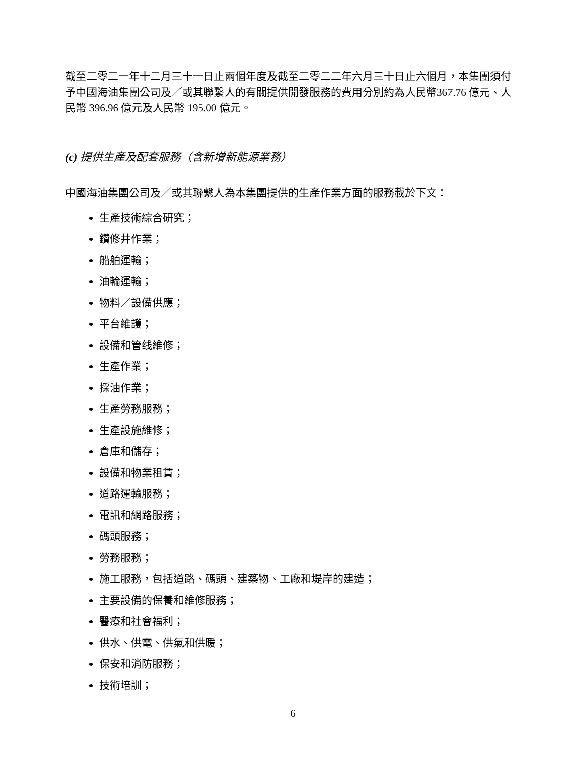截至二零二一年十二月三十一日止兩個年度及截至二零二二年六月三十日止六個月，本集團須付予中國海油集團公司及／或其聯繫人的有關提供開發服務的費用分別約為人民幣367.76 億元、人民幣 396.96 億元及人民幣 195.00 億元。
(c) 提供生產及配套服務（含新增新能源業務）
中國海油集團公司及／或其聯繫人為本集團提供的生產作業方面的服務載於下文：
生產技術綜合研究；
鑽修井作業；
船舶運輸；
油輪運輸；
物料／設備供應；
平台維護；
設備和管线維修；
生產作業；
採油作業；
生產勞務服務；
生產設施維修；
倉庫和儲存；
設備和物業租賃；
道路運輸服務；
電訊和網路服務；
碼頭服務；
勞務服務；
施工服務，包括道路、碼頭、建築物、工廠和堤岸的建造；
主要設備的保養和維修服務；
醫療和社會福利；
供水、供電、供氣和供暖；
保安和消防服務；
技術培訓；
6